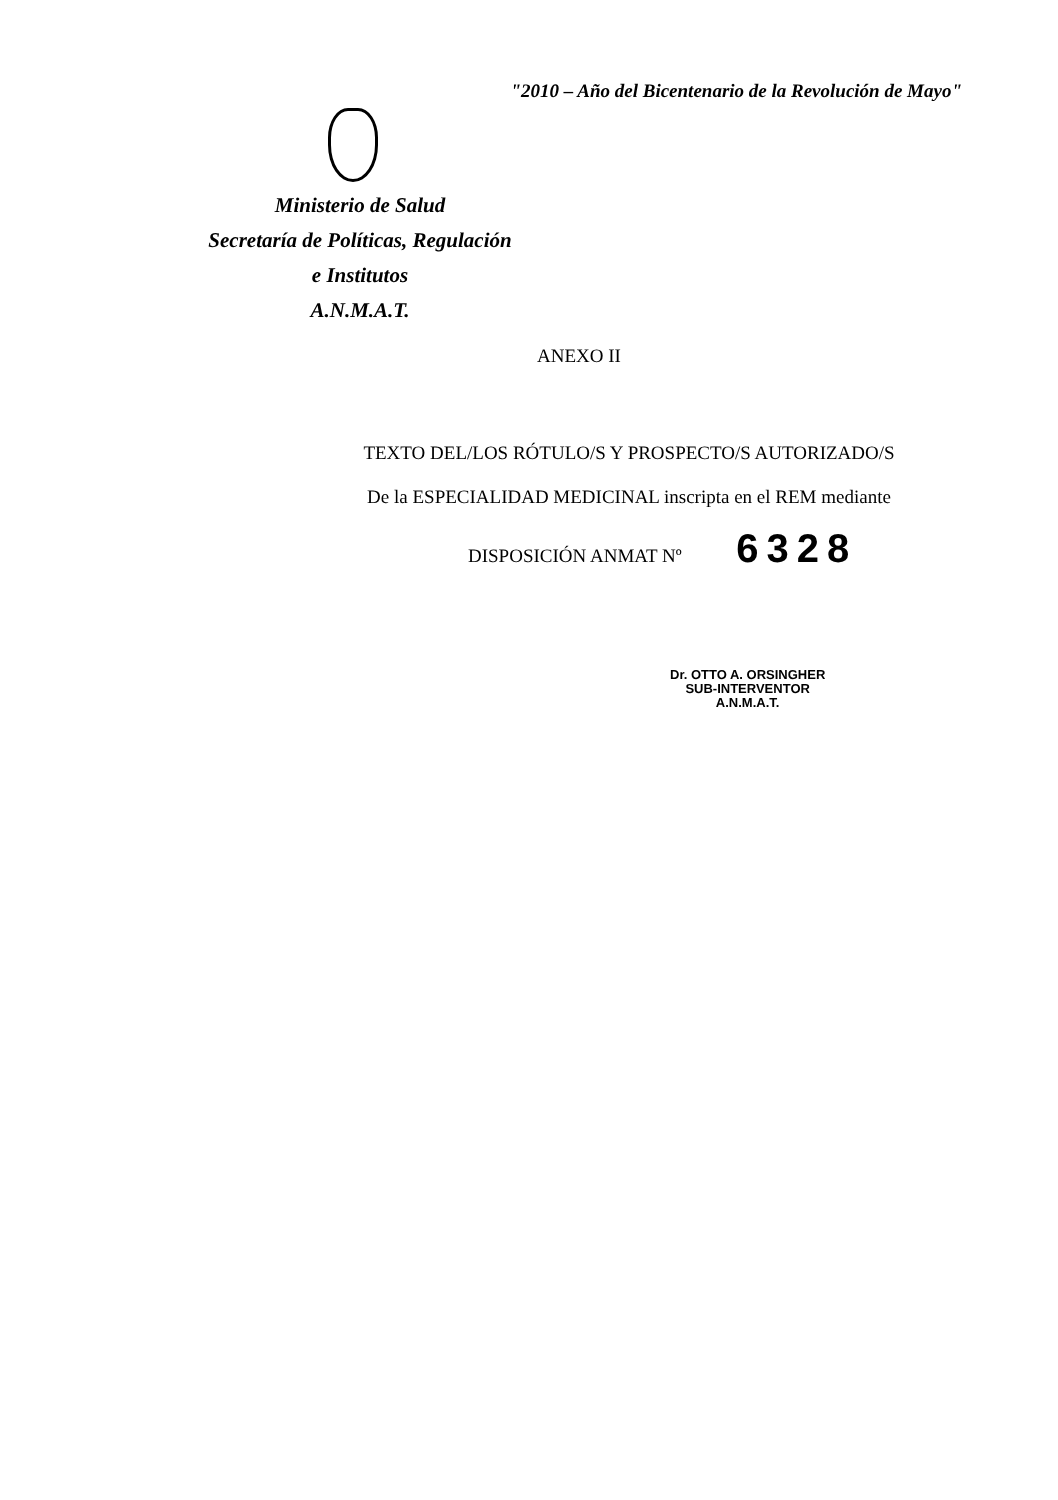"2010 – Año del Bicentenario de la Revolución de Mayo"
Ministerio de Salud
Secretaría de Políticas, Regulación
e Institutos
A.N.M.A.T.
ANEXO II
TEXTO DEL/LOS RÓTULO/S Y PROSPECTO/S AUTORIZADO/S
De la ESPECIALIDAD MEDICINAL inscripta en el REM mediante
DISPOSICIÓN ANMAT Nº 6328
Dr. OTTO A. ORSINGHER
SUB-INTERVENTOR
A.N.M.A.T.